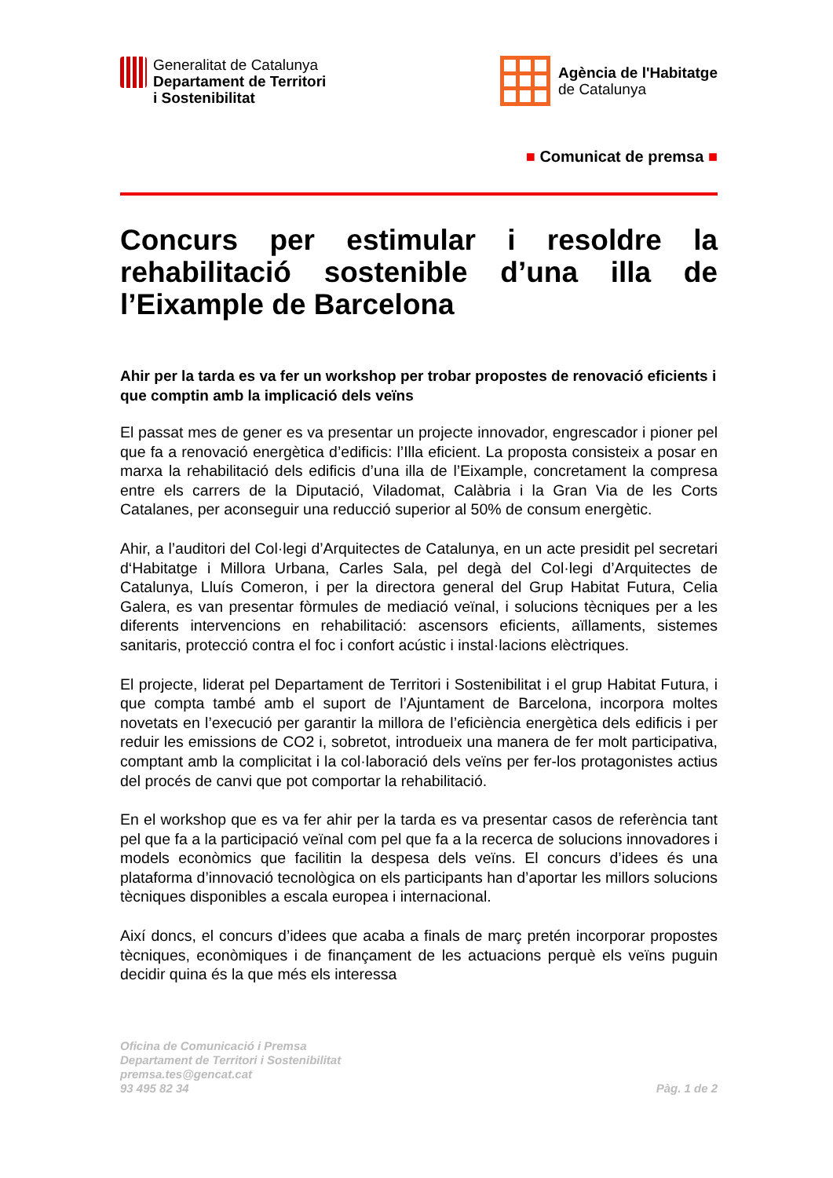Generalitat de Catalunya
Departament de Territori
i Sostenibilitat
Agència de l'Habitatge
de Catalunya
■ Comunicat de premsa ■
Concurs per estimular i resoldre la rehabilitació sostenible d’una illa de l’Eixample de Barcelona
Ahir per la tarda es va fer un workshop per trobar propostes de renovació eficients i que comptin amb la implicació dels veïns
El passat mes de gener es va presentar un projecte innovador, engrescador i pioner pel que fa a renovació energètica d’edificis: l’Illa eficient. La proposta consisteix a posar en marxa la rehabilitació dels edificis d’una illa de l’Eixample, concretament la compresa entre els carrers de la Diputació, Viladomat, Calàbria i la Gran Via de les Corts Catalanes, per aconseguir una reducció superior al 50% de consum energètic.
Ahir, a l’auditori del Col·legi d’Arquitectes de Catalunya, en un acte presidit pel secretari d‘Habitatge i Millora Urbana, Carles Sala, pel degà del Col·legi d’Arquitectes de Catalunya, Lluís Comeron, i per la directora general del Grup Habitat Futura, Celia Galera, es van presentar fòrmules de mediació veïnal, i solucions tècniques per a les diferents intervencions en rehabilitació: ascensors eficients, aïllaments, sistemes sanitaris, protecció contra el foc i confort acústic i instal·lacions elèctriques.
El projecte, liderat pel Departament de Territori i Sostenibilitat i el grup Habitat Futura, i que compta també amb el suport de l’Ajuntament de Barcelona, incorpora moltes novetats en l’execució per garantir la millora de l’eficiència energètica dels edificis i per reduir les emissions de CO2 i, sobretot, introdueix una manera de fer molt participativa, comptant amb la complicitat i la col·laboració dels veïns per fer-los protagonistes actius del procés de canvi que pot comportar la rehabilitació.
En el workshop que es va fer ahir per la tarda es va presentar casos de referència tant pel que fa a la participació veïnal com pel que fa a la recerca de solucions innovadores i models econòmics que facilitin la despesa dels veïns. El concurs d’idees és una plataforma d’innovació tecnològica on els participants han d’aportar les millors solucions tècniques disponibles a escala europea i internacional.
Així doncs, el concurs d’idees que acaba a finals de març pretén incorporar propostes tècniques, econòmiques i de finançament de les actuacions perquè els veïns puguin decidir quina és la que més els interessa
Oficina de Comunicació i Premsa
Departament de Territori i Sostenibilitat
premsa.tes@gencat.cat
93 495 82 34
Pàg. 1 de 2